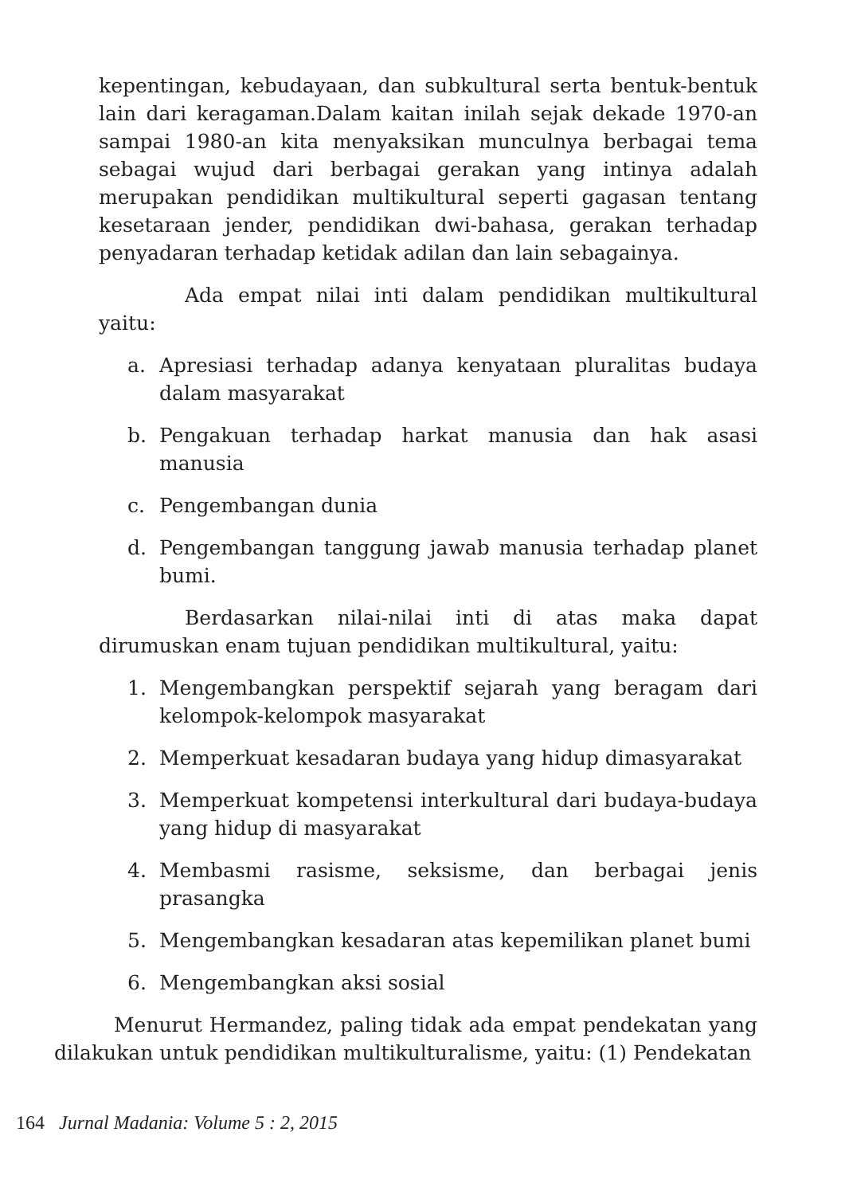kepentingan, kebudayaan, dan subkultural serta bentuk-bentuk lain dari keragaman.Dalam kaitan inilah sejak dekade 1970-an sampai 1980-an kita menyaksikan munculnya berbagai tema sebagai wujud dari berbagai gerakan yang intinya adalah merupakan pendidikan multikultural seperti gagasan tentang kesetaraan jender, pendidikan dwi-bahasa, gerakan terhadap penyadaran terhadap ketidak adilan dan lain sebagainya.
Ada empat nilai inti dalam pendidikan multikultural yaitu:
a. Apresiasi terhadap adanya kenyataan pluralitas budaya dalam masyarakat
b. Pengakuan terhadap harkat manusia dan hak asasi manusia
c. Pengembangan dunia
d. Pengembangan tanggung jawab manusia terhadap planet bumi.
Berdasarkan nilai-nilai inti di atas maka dapat dirumuskan enam tujuan pendidikan multikultural, yaitu:
1. Mengembangkan perspektif sejarah yang beragam dari kelompok-kelompok masyarakat
2. Memperkuat kesadaran budaya yang hidup dimasyarakat
3. Memperkuat kompetensi interkultural dari budaya-budaya yang hidup di masyarakat
4. Membasmi rasisme, seksisme, dan berbagai jenis prasangka
5. Mengembangkan kesadaran atas kepemilikan planet bumi
6. Mengembangkan aksi sosial
Menurut Hermandez, paling tidak ada empat pendekatan yang dilakukan untuk pendidikan multikulturalisme, yaitu: (1) Pendekatan
164 Jurnal Madania: Volume 5 : 2, 2015